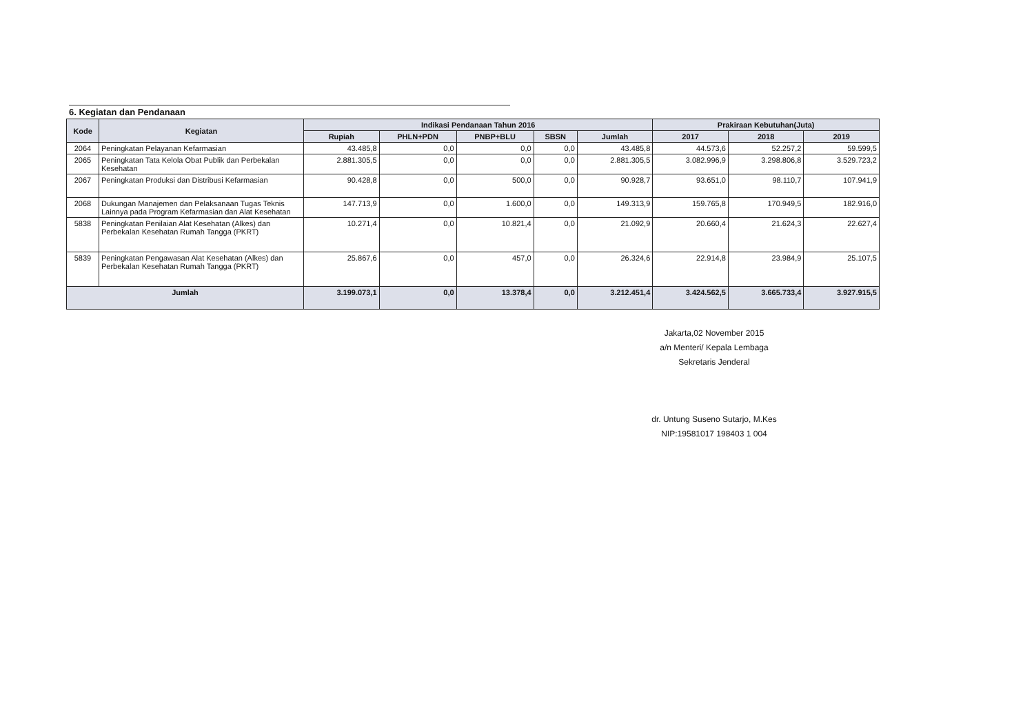6. Kegiatan dan Pendanaan
| Kode | Kegiatan | Indikasi Pendanaan Tahun 2016 | | | | | Prakiraan Kebutuhan(Juta) | | |
| --- | --- | --- | --- | --- | --- | --- | --- | --- | --- |
| | | Rupiah | PHLN+PDN | PNBP+BLU | SBSN | Jumlah | 2017 | 2018 | 2019 |
| 2064 | Peningkatan Pelayanan Kefarmasian | 43.485,8 | 0,0 | 0,0 | 0,0 | 43.485,8 | 44.573,6 | 52.257,2 | 59.599,5 |
| 2065 | Peningkatan Tata Kelola Obat Publik dan Perbekalan Kesehatan | 2.881.305,5 | 0,0 | 0,0 | 0,0 | 2.881.305,5 | 3.082.996,9 | 3.298.806,8 | 3.529.723,2 |
| 2067 | Peningkatan Produksi dan Distribusi Kefarmasian | 90.428,8 | 0,0 | 500,0 | 0,0 | 90.928,7 | 93.651,0 | 98.110,7 | 107.941,9 |
| 2068 | Dukungan Manajemen dan Pelaksanaan Tugas Teknis Lainnya pada Program Kefarmasian dan Alat Kesehatan | 147.713,9 | 0,0 | 1.600,0 | 0,0 | 149.313,9 | 159.765,8 | 170.949,5 | 182.916,0 |
| 5838 | Peningkatan Penilaian Alat Kesehatan (Alkes) dan Perbekalan Kesehatan Rumah Tangga (PKRT) | 10.271,4 | 0,0 | 10.821,4 | 0,0 | 21.092,9 | 20.660,4 | 21.624,3 | 22.627,4 |
| 5839 | Peningkatan Pengawasan Alat Kesehatan (Alkes) dan Perbekalan Kesehatan Rumah Tangga (PKRT) | 25.867,6 | 0,0 | 457,0 | 0,0 | 26.324,6 | 22.914,8 | 23.984,9 | 25.107,5 |
| Jumlah | | 3.199.073,1 | 0,0 | 13.378,4 | 0,0 | 3.212.451,4 | 3.424.562,5 | 3.665.733,4 | 3.927.915,5 |
Jakarta,02 November 2015
a/n Menteri/ Kepala Lembaga
Sekretaris Jenderal
dr. Untung Suseno Sutarjo, M.Kes
NIP:19581017 198403 1 004